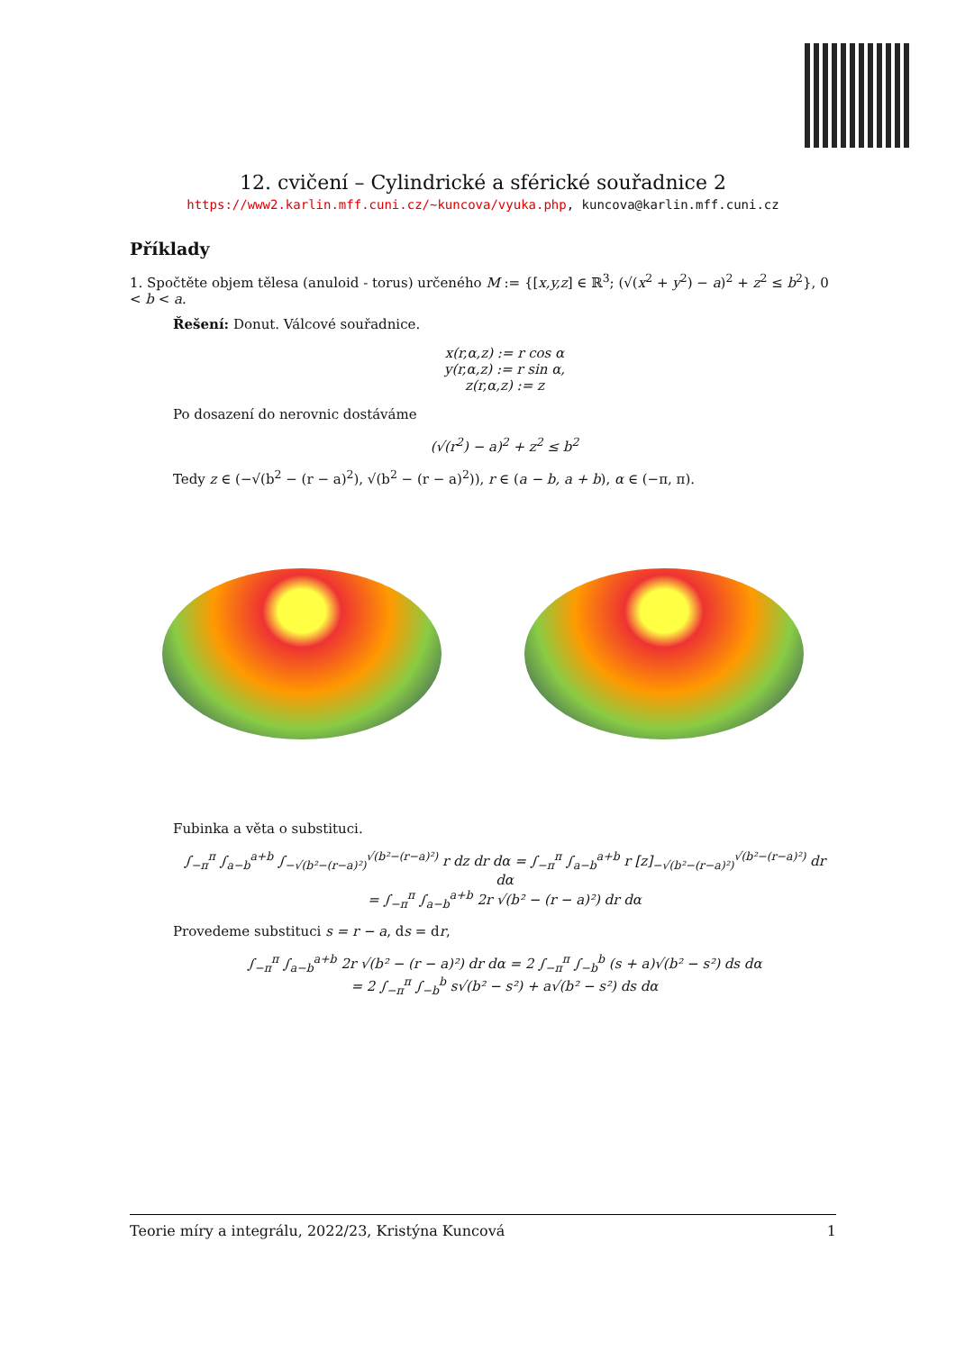12. cvičení – Cylindrické a sférické souřadnice 2
https://www2.karlin.mff.cuni.cz/~kuncova/vyuka.php, kuncova@karlin.mff.cuni.cz
Příklady
1. Spočtěte objem tělesa (anuloid - torus) určeného M := {[x,y,z] ∈ ℝ<sup>3</sup>; (√(x<sup>2</sup> + y<sup>2</sup>) − a)<sup>2</sup> + z<sup>2</sup> ≤ b<sup>2</sup>}, 0 < b < a.
Řešení: Donut. Válcové souřadnice.
x(r,α,z) := r cos α
y(r,α,z) := r sin α,
z(r,α,z) := z
Po dosazení do nerovnic dostáváme
(√(r<sup>2</sup>) − a)<sup>2</sup> + z<sup>2</sup> ≤ b<sup>2</sup>
Tedy z ∈ (−√(b<sup>2</sup> − (r − a)<sup>2</sup>), √(b<sup>2</sup> − (r − a)<sup>2</sup>)), r ∈ (a − b, a + b), α ∈ (−π, π).
Fubinka a věta o substituci.
∫<sub>−π</sub><sup>π</sup> ∫<sub>a−b</sub><sup>a+b</sup> ∫<sub>−√(b²−(r−a)²)</sub><sup>√(b²−(r−a)²)</sup> r dz dr dα = ∫<sub>−π</sub><sup>π</sup> ∫<sub>a−b</sub><sup>a+b</sup> r [z]<sub>−√(b²−(r−a)²)</sub><sup>√(b²−(r−a)²)</sup> dr dα
= ∫<sub>−π</sub><sup>π</sup> ∫<sub>a−b</sub><sup>a+b</sup> 2r √(b² − (r − a)²) dr dα
Provedeme substituci s = r − a, ds = dr,
∫<sub>−π</sub><sup>π</sup> ∫<sub>a−b</sub><sup>a+b</sup> 2r √(b² − (r − a)²) dr dα = 2 ∫<sub>−π</sub><sup>π</sup> ∫<sub>−b</sub><sup>b</sup> (s + a)√(b² − s²) ds dα
= 2 ∫<sub>−π</sub><sup>π</sup> ∫<sub>−b</sub><sup>b</sup> s√(b² − s²) + a√(b² − s²) ds dα
Teorie míry a integrálu, 2022/23, Kristýna Kuncová 1